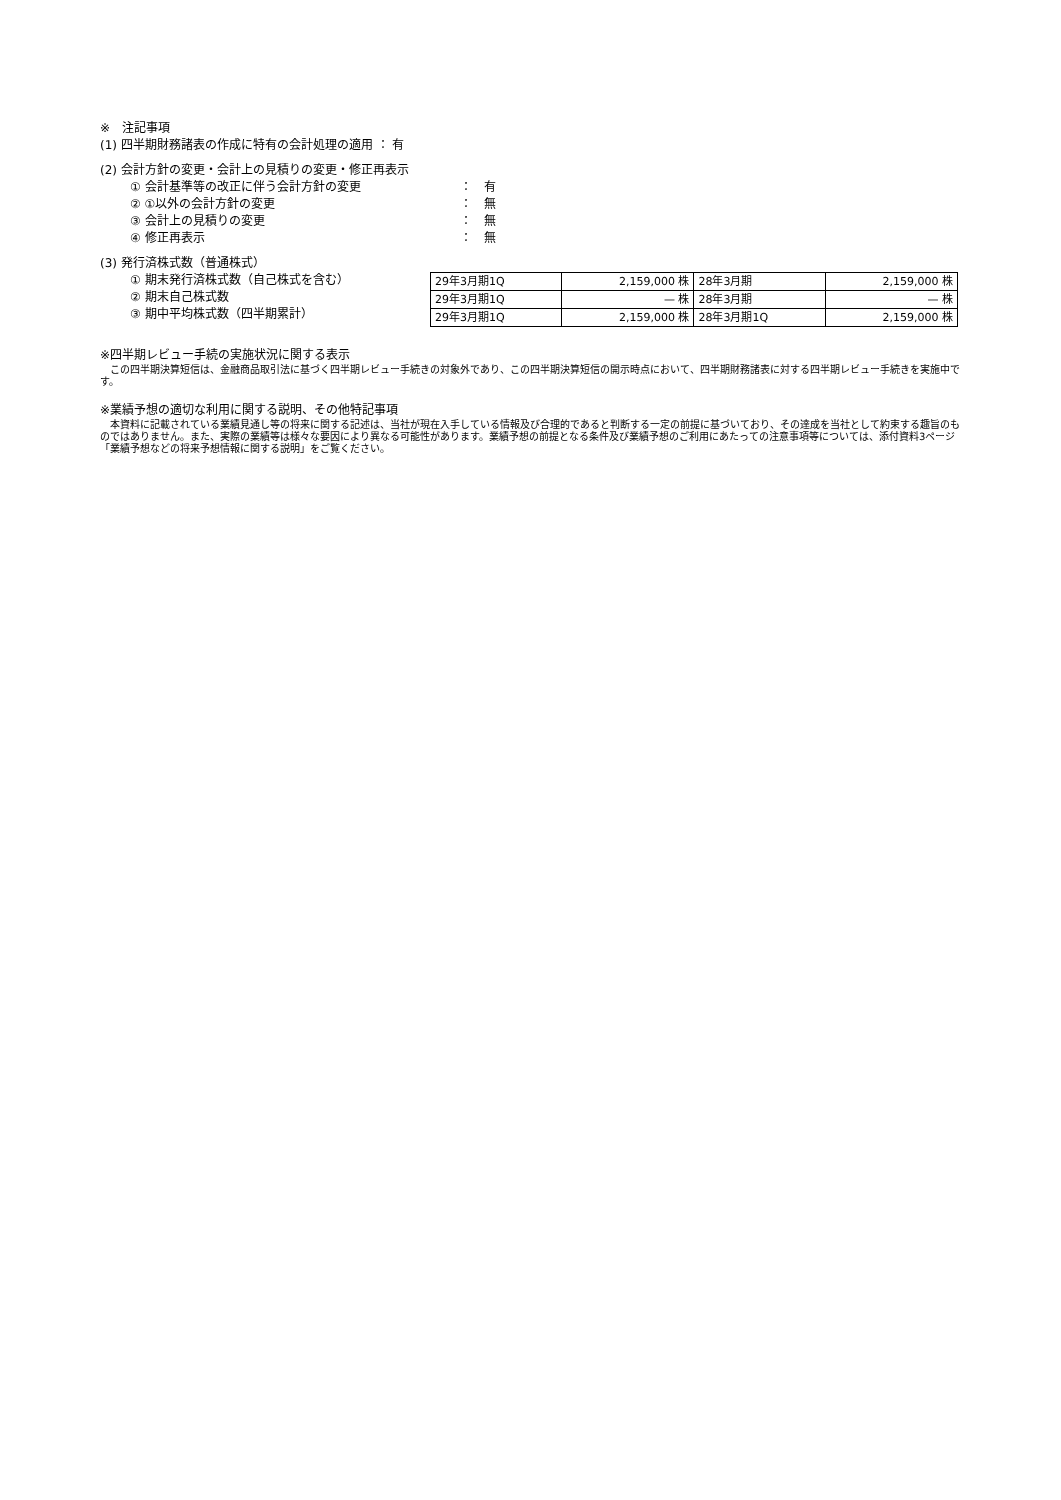※　注記事項
(1) 四半期財務諸表の作成に特有の会計処理の適用 ： 有
(2) 会計方針の変更・会計上の見積りの変更・修正再表示
① 会計基準等の改正に伴う会計方針の変更 ：　有
② ①以外の会計方針の変更 ：　無
③ 会計上の見積りの変更 ：　無
④ 修正再表示 ：　無
(3) 発行済株式数（普通株式）
① 期末発行済株式数（自己株式を含む）
② 期末自己株式数
③ 期中平均株式数（四半期累計）
| 29年3月期1Q | 2,159,000 株 | 28年3月期 | 2,159,000 株 |
| 29年3月期1Q | — 株 | 28年3月期 | — 株 |
| 29年3月期1Q | 2,159,000 株 | 28年3月期1Q | 2,159,000 株 |
※四半期レビュー手続の実施状況に関する表示
　この四半期決算短信は、金融商品取引法に基づく四半期レビュー手続きの対象外であり、この四半期決算短信の開示時点において、四半期財務諸表に対する四半期レビュー手続きを実施中です。
※業績予想の適切な利用に関する説明、その他特記事項
　本資料に記載されている業績見通し等の将来に関する記述は、当社が現在入手している情報及び合理的であると判断する一定の前提に基づいており、その達成を当社として約束する趣旨のものではありません。また、実際の業績等は様々な要因により異なる可能性があります。業績予想の前提となる条件及び業績予想のご利用にあたっての注意事項等については、添付資料3ページ「業績予想などの将来予想情報に関する説明」をご覧ください。